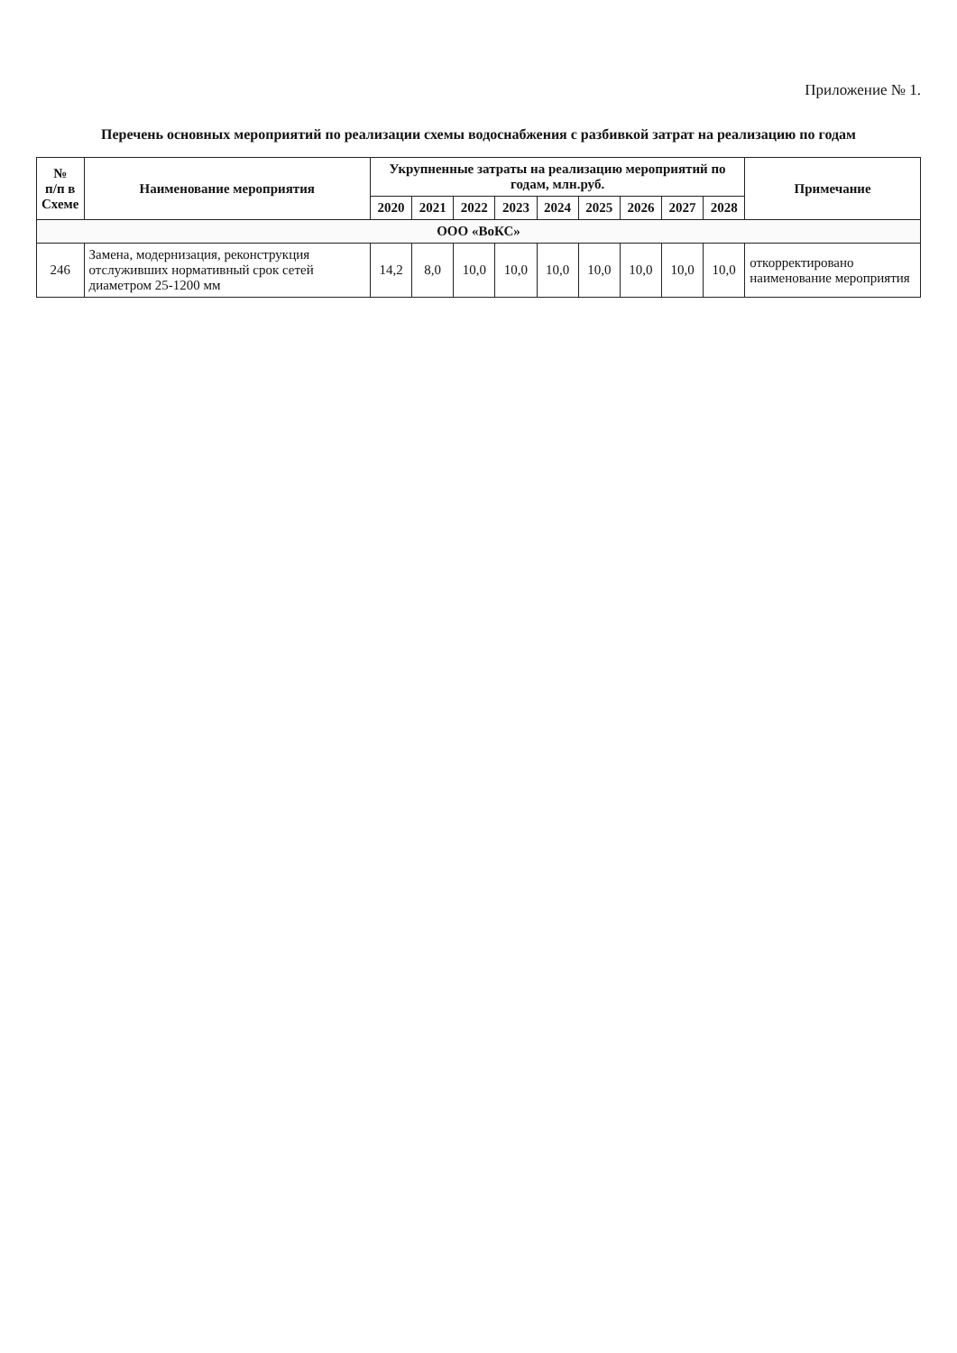Приложение № 1.
Перечень основных мероприятий по реализации схемы водоснабжения с разбивкой затрат на реализацию по годам
| № п/п в Схеме | Наименование мероприятия | Укрупненные затраты на реализацию мероприятий по годам, млн.руб. | | | | | | | | | Примечание |
| --- | --- | --- | --- | --- | --- | --- | --- | --- | --- | --- | --- |
| | | 2020 | 2021 | 2022 | 2023 | 2024 | 2025 | 2026 | 2027 | 2028 | |
| ООО «ВоКС» | | | | | | | | | | | |
| 246 | Замена, модернизация, реконструкция отслуживших нормативный срок сетей диаметром 25-1200 мм | 14,2 | 8,0 | 10,0 | 10,0 | 10,0 | 10,0 | 10,0 | 10,0 | 10,0 | откорректировано наименование мероприятия |